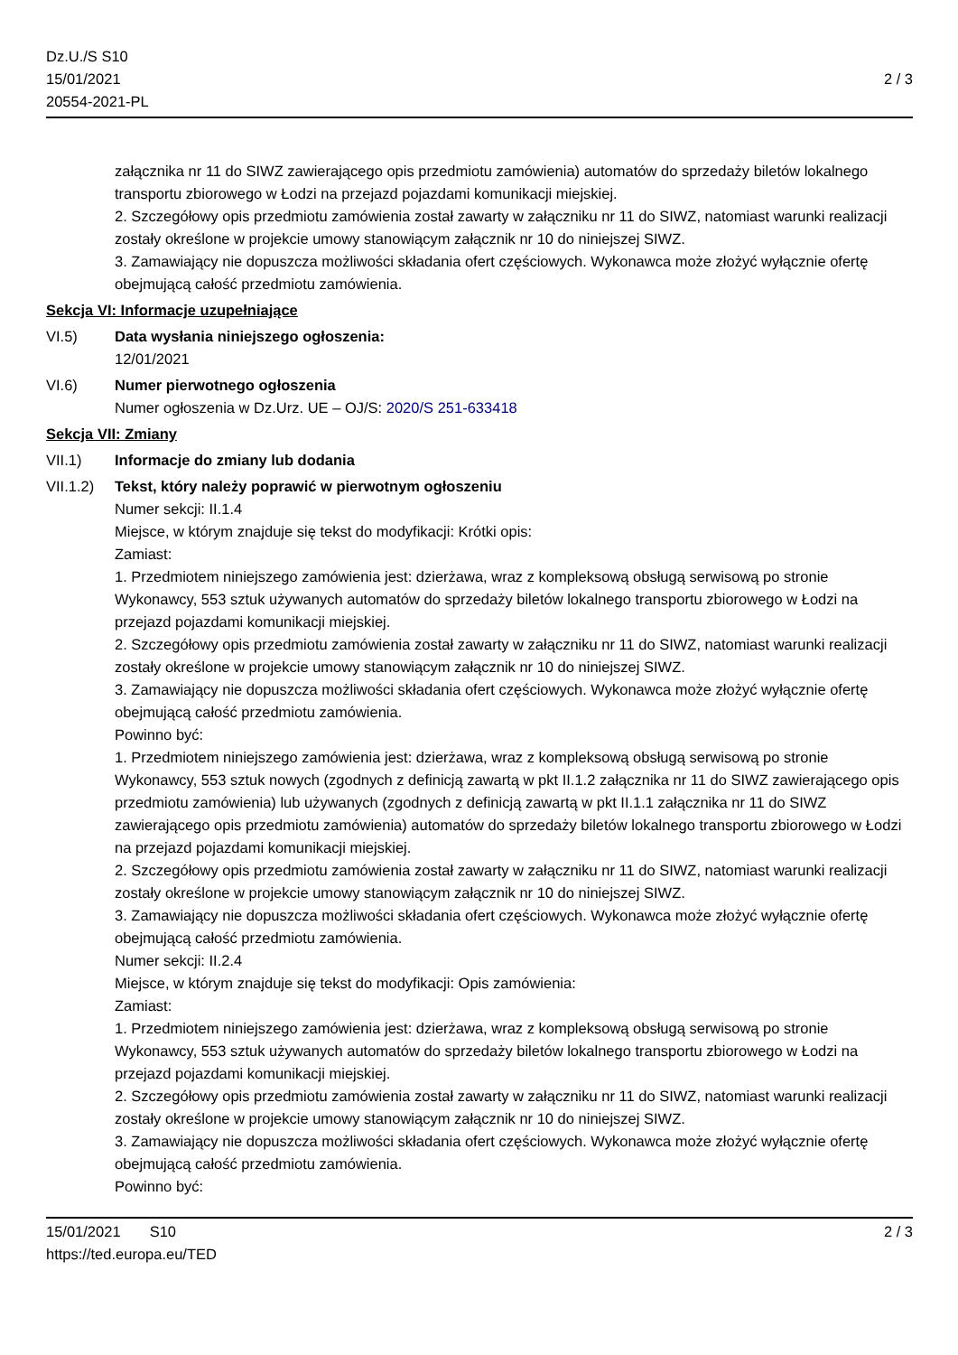Dz.U./S S10
15/01/2021
20554-2021-PL
2 / 3
załącznika nr 11 do SIWZ zawierającego opis przedmiotu zamówienia) automatów do sprzedaży biletów lokalnego transportu zbiorowego w Łodzi na przejazd pojazdami komunikacji miejskiej.
2. Szczegółowy opis przedmiotu zamówienia został zawarty w załączniku nr 11 do SIWZ, natomiast warunki realizacji zostały określone w projekcie umowy stanowiącym załącznik nr 10 do niniejszej SIWZ.
3. Zamawiający nie dopuszcza możliwości składania ofert częściowych. Wykonawca może złożyć wyłącznie ofertę obejmującą całość przedmiotu zamówienia.
Sekcja VI: Informacje uzupełniające
VI.5) Data wysłania niniejszego ogłoszenia:
12/01/2021
VI.6) Numer pierwotnego ogłoszenia
Numer ogłoszenia w Dz.Urz. UE – OJ/S: 2020/S 251-633418
Sekcja VII: Zmiany
VII.1) Informacje do zmiany lub dodania
VII.1.2)
Tekst, który należy poprawić w pierwotnym ogłoszeniu
Numer sekcji: II.1.4
Miejsce, w którym znajduje się tekst do modyfikacji: Krótki opis:
Zamiast:
1. Przedmiotem niniejszego zamówienia jest: dzierżawa, wraz z kompleksową obsługą serwisową po stronie Wykonawcy, 553 sztuk używanych automatów do sprzedaży biletów lokalnego transportu zbiorowego w Łodzi na przejazd pojazdami komunikacji miejskiej.
2. Szczegółowy opis przedmiotu zamówienia został zawarty w załączniku nr 11 do SIWZ, natomiast warunki realizacji zostały określone w projekcie umowy stanowiącym załącznik nr 10 do niniejszej SIWZ.
3. Zamawiający nie dopuszcza możliwości składania ofert częściowych. Wykonawca może złożyć wyłącznie ofertę obejmującą całość przedmiotu zamówienia.
Powinno być:
1. Przedmiotem niniejszego zamówienia jest: dzierżawa, wraz z kompleksową obsługą serwisową po stronie Wykonawcy, 553 sztuk nowych (zgodnych z definicją zawartą w pkt II.1.2 załącznika nr 11 do SIWZ zawierającego opis przedmiotu zamówienia) lub używanych (zgodnych z definicją zawartą w pkt II.1.1 załącznika nr 11 do SIWZ zawierającego opis przedmiotu zamówienia) automatów do sprzedaży biletów lokalnego transportu zbiorowego w Łodzi na przejazd pojazdami komunikacji miejskiej.
2. Szczegółowy opis przedmiotu zamówienia został zawarty w załączniku nr 11 do SIWZ, natomiast warunki realizacji zostały określone w projekcie umowy stanowiącym załącznik nr 10 do niniejszej SIWZ.
3. Zamawiający nie dopuszcza możliwości składania ofert częściowych. Wykonawca może złożyć wyłącznie ofertę obejmującą całość przedmiotu zamówienia.
Numer sekcji: II.2.4
Miejsce, w którym znajduje się tekst do modyfikacji: Opis zamówienia:
Zamiast:
1. Przedmiotem niniejszego zamówienia jest: dzierżawa, wraz z kompleksową obsługą serwisową po stronie Wykonawcy, 553 sztuk używanych automatów do sprzedaży biletów lokalnego transportu zbiorowego w Łodzi na przejazd pojazdami komunikacji miejskiej.
2. Szczegółowy opis przedmiotu zamówienia został zawarty w załączniku nr 11 do SIWZ, natomiast warunki realizacji zostały określone w projekcie umowy stanowiącym załącznik nr 10 do niniejszej SIWZ.
3. Zamawiający nie dopuszcza możliwości składania ofert częściowych. Wykonawca może złożyć wyłącznie ofertę obejmującą całość przedmiotu zamówienia.
Powinno być:
15/01/2021 S10
https://ted.europa.eu/TED
2 / 3